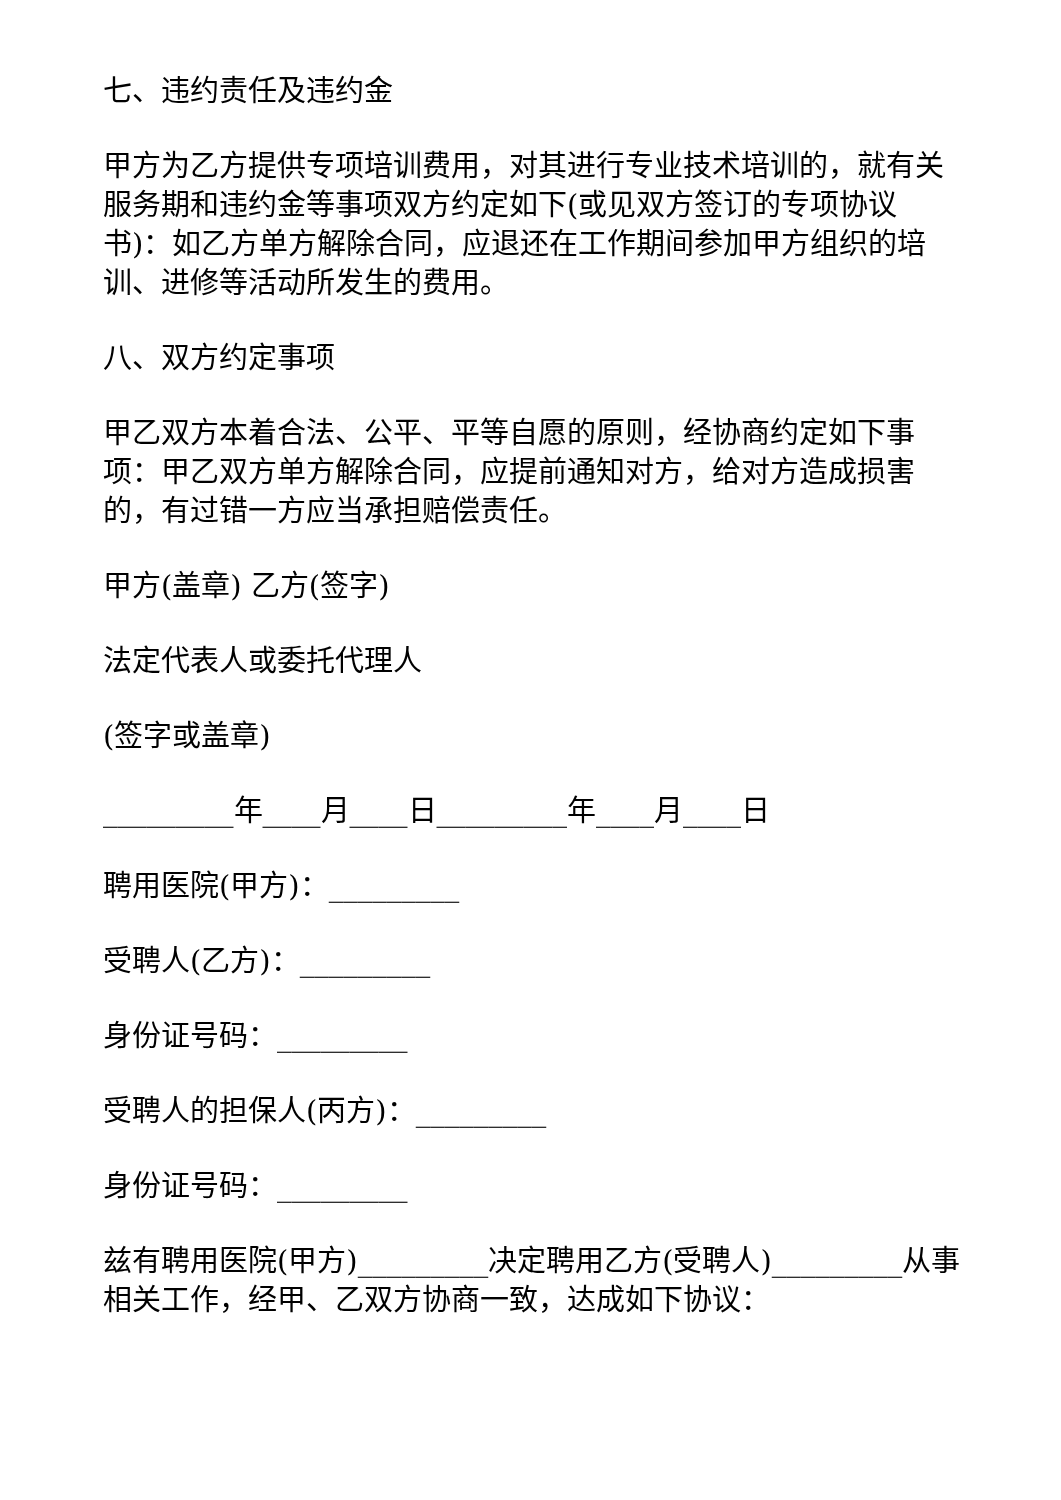七、违约责任及违约金
甲方为乙方提供专项培训费用，对其进行专业技术培训的，就有关服务期和违约金等事项双方约定如下(或见双方签订的专项协议书)：如乙方单方解除合同，应退还在工作期间参加甲方组织的培训、进修等活动所发生的费用。
八、双方约定事项
甲乙双方本着合法、公平、平等自愿的原则，经协商约定如下事项：甲乙双方单方解除合同，应提前通知对方，给对方造成损害的，有过错一方应当承担赔偿责任。
甲方(盖章) 乙方(签字)
法定代表人或委托代理人
(签字或盖章)
_________年____月____日_________年____月____日
聘用医院(甲方)：_________
受聘人(乙方)：_________
身份证号码：_________
受聘人的担保人(丙方)：_________
身份证号码：_________
兹有聘用医院(甲方)_________决定聘用乙方(受聘人)_________从事相关工作，经甲、乙双方协商一致，达成如下协议：